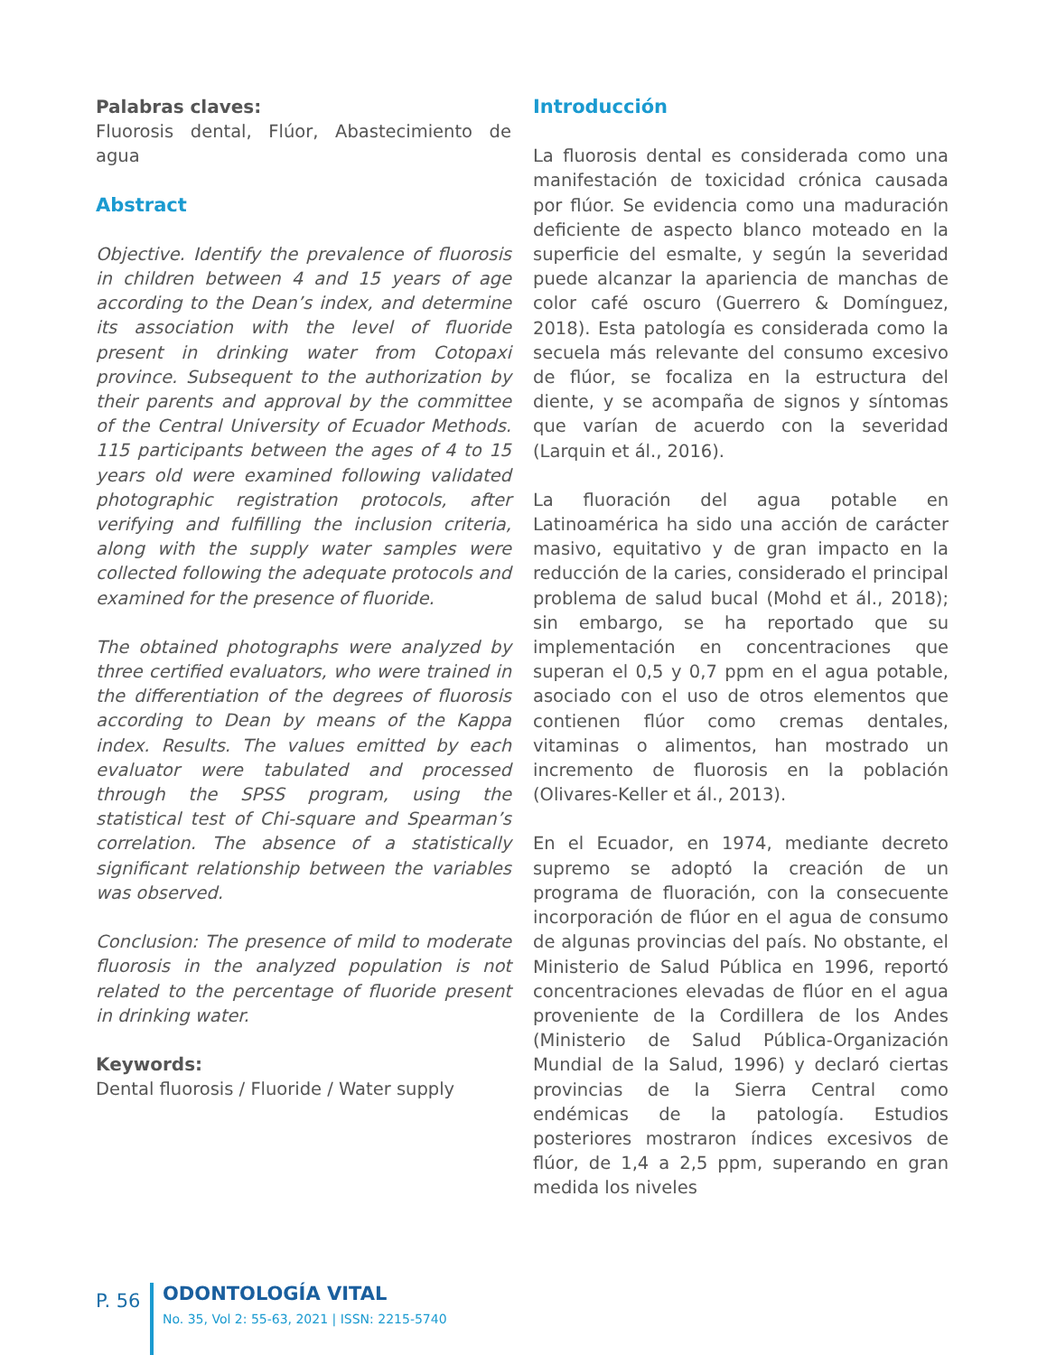Palabras claves:
Fluorosis dental, Flúor, Abastecimiento de agua
Abstract
Objective. Identify the prevalence of fluorosis in children between 4 and 15 years of age according to the Dean’s index, and determine its association with the level of fluoride present in drinking water from Cotopaxi province. Subsequent to the authorization by their parents and approval by the committee of the Central University of Ecuador Methods. 115 participants between the ages of 4 to 15 years old were examined following validated photographic registration protocols, after verifying and fulfilling the inclusion criteria, along with the supply water samples were collected following the adequate protocols and examined for the presence of fluoride.
The obtained photographs were analyzed by three certified evaluators, who were trained in the differentiation of the degrees of fluorosis according to Dean by means of the Kappa index. Results. The values emitted by each evaluator were tabulated and processed through the SPSS program, using the statistical test of Chi-square and Spearman’s correlation. The absence of a statistically significant relationship between the variables was observed.
Conclusion: The presence of mild to moderate fluorosis in the analyzed population is not related to the percentage of fluoride present in drinking water.
Keywords:
Dental fluorosis / Fluoride / Water supply
Introducción
La fluorosis dental es considerada como una manifestación de toxicidad crónica causada por flúor. Se evidencia como una maduración deficiente de aspecto blanco moteado en la superficie del esmalte, y según la severidad puede alcanzar la apariencia de manchas de color café oscuro (Guerrero & Domínguez, 2018). Esta patología es considerada como la secuela más relevante del consumo excesivo de flúor, se focaliza en la estructura del diente, y se acompaña de signos y síntomas que varían de acuerdo con la severidad (Larquin et ál., 2016).
La fluoración del agua potable en Latinoamérica ha sido una acción de carácter masivo, equitativo y de gran impacto en la reducción de la caries, considerado el principal problema de salud bucal (Mohd et ál., 2018); sin embargo, se ha reportado que su implementación en concentraciones que superan el 0,5 y 0,7 ppm en el agua potable, asociado con el uso de otros elementos que contienen flúor como cremas dentales, vitaminas o alimentos, han mostrado un incremento de fluorosis en la población (Olivares-Keller et ál., 2013).
En el Ecuador, en 1974, mediante decreto supremo se adoptó la creación de un programa de fluoración, con la consecuente incorporación de flúor en el agua de consumo de algunas provincias del país. No obstante, el Ministerio de Salud Pública en 1996, reportó concentraciones elevadas de flúor en el agua proveniente de la Cordillera de los Andes (Ministerio de Salud Pública-Organización Mundial de la Salud, 1996) y declaró ciertas provincias de la Sierra Central como endémicas de la patología. Estudios posteriores mostraron índices excesivos de flúor, de 1,4 a 2,5 ppm, superando en gran medida los niveles
P. 56
ODONTOLOGÍA VITAL
No. 35, Vol 2: 55-63, 2021 | ISSN: 2215-5740